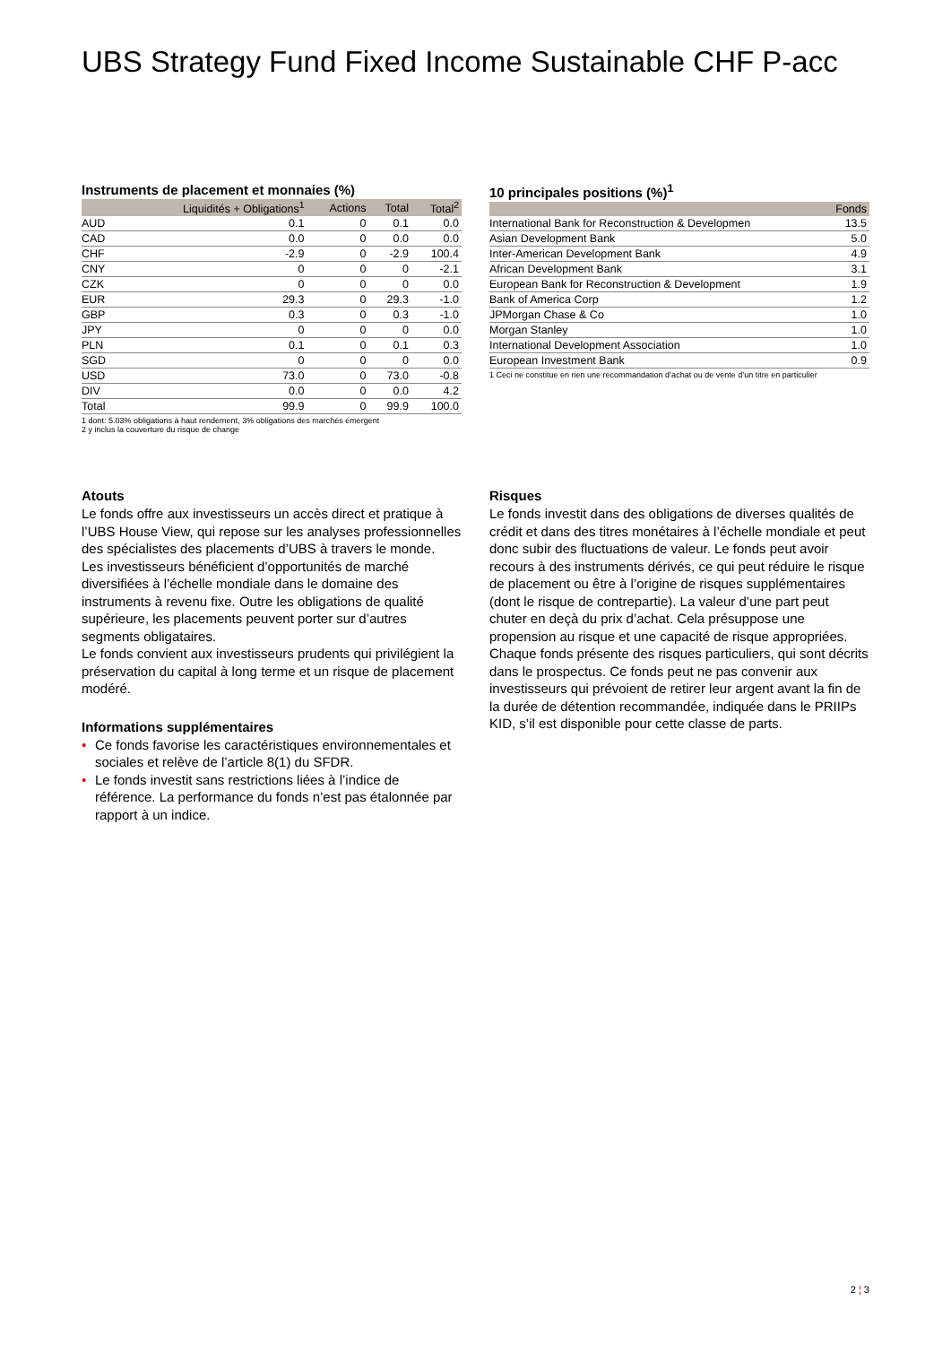UBS Strategy Fund Fixed Income Sustainable CHF P-acc
Instruments de placement et monnaies (%)
| | Liquidités + Obligations<sup>1</sup> | Actions | Total | Total<sup>2</sup> |
| --- | --- | --- | --- | --- |
| AUD | 0.1 | 0 | 0.1 | 0.0 |
| CAD | 0.0 | 0 | 0.0 | 0.0 |
| CHF | -2.9 | 0 | -2.9 | 100.4 |
| CNY | 0 | 0 | 0 | -2.1 |
| CZK | 0 | 0 | 0 | 0.0 |
| EUR | 29.3 | 0 | 29.3 | -1.0 |
| GBP | 0.3 | 0 | 0.3 | -1.0 |
| JPY | 0 | 0 | 0 | 0.0 |
| PLN | 0.1 | 0 | 0.1 | 0.3 |
| SGD | 0 | 0 | 0 | 0.0 |
| USD | 73.0 | 0 | 73.0 | -0.8 |
| DIV | 0.0 | 0 | 0.0 | 4.2 |
| Total | 99.9 | 0 | 99.9 | 100.0 |
1 dont: 5.03% obligations à haut rendement, 3% obligations des marchés émergent
2 y inclus la couverture du risque de change
10 principales positions (%)<sup>1</sup>
| | Fonds |
| --- | --- |
| International Bank for Reconstruction & Developmen | 13.5 |
| Asian Development Bank | 5.0 |
| Inter-American Development Bank | 4.9 |
| African Development Bank | 3.1 |
| European Bank for Reconstruction & Development | 1.9 |
| Bank of America Corp | 1.2 |
| JPMorgan Chase & Co | 1.0 |
| Morgan Stanley | 1.0 |
| International Development Association | 1.0 |
| European Investment Bank | 0.9 |
1 Ceci ne constitue en rien une recommandation d’achat ou de vente d’un titre en particulier
Atouts
Le fonds offre aux investisseurs un accès direct et pratique à l’UBS House View, qui repose sur les analyses professionnelles des spécialistes des placements d’UBS à travers le monde.
Les investisseurs bénéficient d’opportunités de marché diversifiées à l’échelle mondiale dans le domaine des instruments à revenu fixe. Outre les obligations de qualité supérieure, les placements peuvent porter sur d’autres segments obligataires.
Le fonds convient aux investisseurs prudents qui privilégient la préservation du capital à long terme et un risque de placement modéré.
Informations supplémentaires
• Ce fonds favorise les caractéristiques environnementales et sociales et relève de l’article 8(1) du SFDR.
• Le fonds investit sans restrictions liées à l’indice de référence. La performance du fonds n’est pas étalonnée par rapport à un indice.
Risques
Le fonds investit dans des obligations de diverses qualités de crédit et dans des titres monétaires à l’échelle mondiale et peut donc subir des fluctuations de valeur. Le fonds peut avoir recours à des instruments dérivés, ce qui peut réduire le risque de placement ou être à l’origine de risques supplémentaires (dont le risque de contrepartie). La valeur d’une part peut chuter en deçà du prix d’achat. Cela présuppose une propension au risque et une capacité de risque appropriées. Chaque fonds présente des risques particuliers, qui sont décrits dans le prospectus. Ce fonds peut ne pas convenir aux investisseurs qui prévoient de retirer leur argent avant la fin de la durée de détention recommandée, indiquée dans le PRIIPs KID, s’il est disponible pour cette classe de parts.
2 ¦ 3